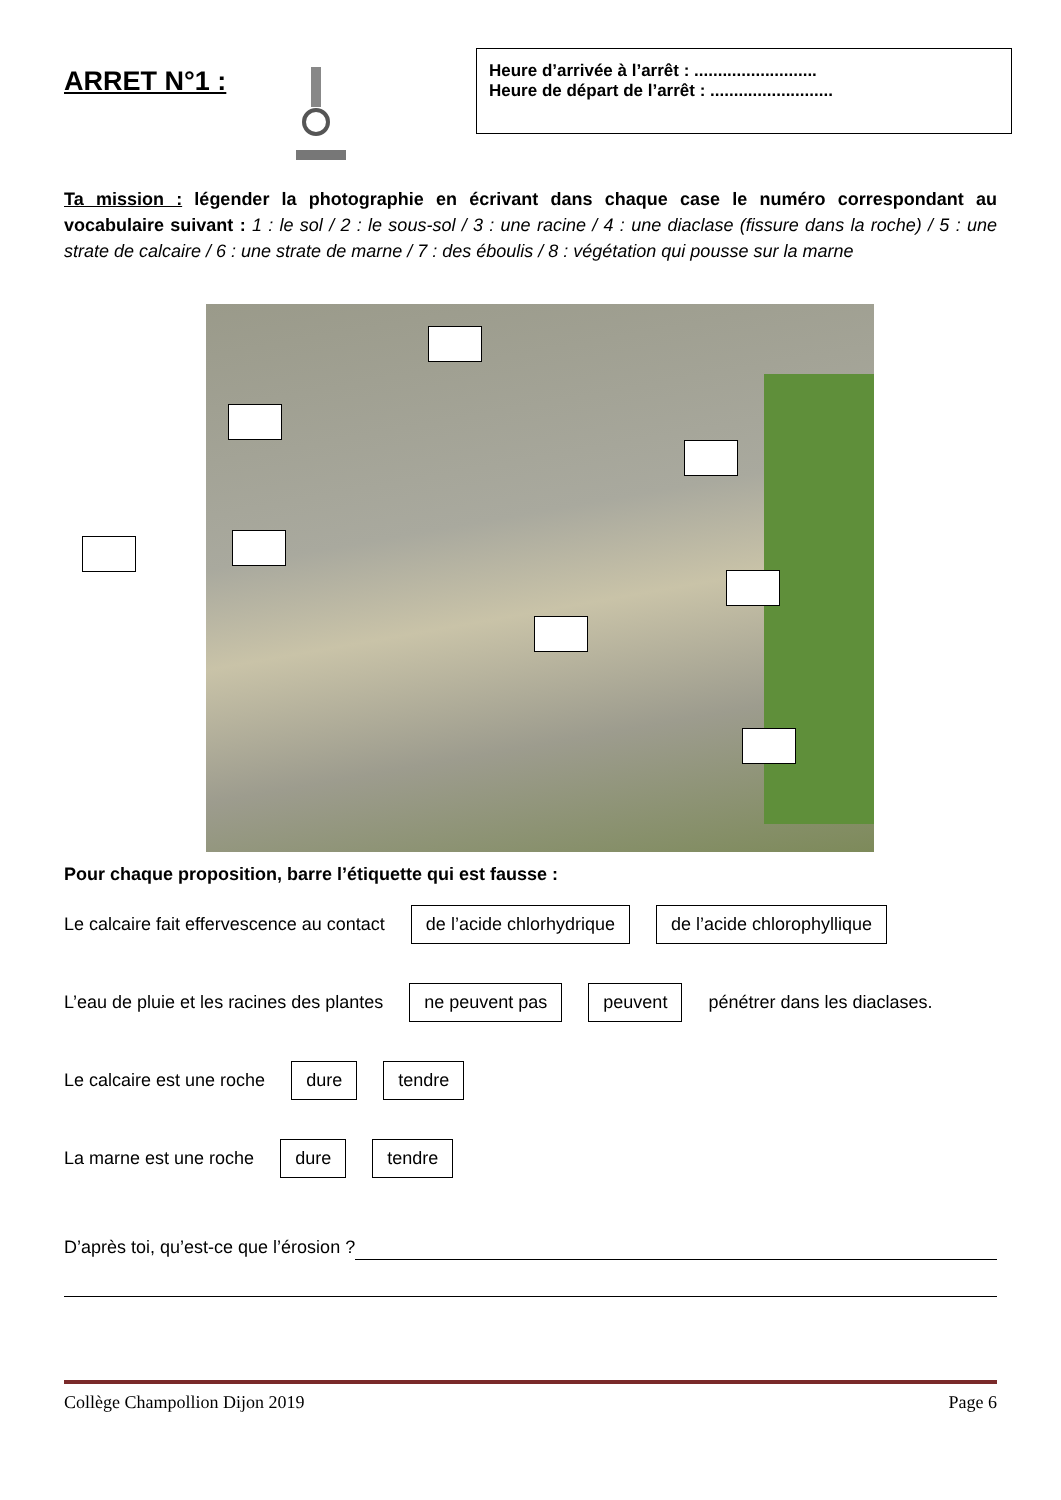ARRET N°1 :
Heure d’arrivée à l’arrêt : ..........................
Heure de départ de l’arrêt : ..........................
Ta mission : légender la photographie en écrivant dans chaque case le numéro correspondant au vocabulaire suivant : 1 : le sol / 2 : le sous-sol / 3 : une racine / 4 : une diaclase (fissure dans la roche) / 5 : une strate de calcaire / 6 : une strate de marne / 7 : des éboulis / 8 : végétation qui pousse sur la marne
Pour chaque proposition, barre l’étiquette qui est fausse :
Le calcaire fait effervescence au contact de l’acide chlorhydrique de l’acide chlorophyllique
L’eau de pluie et les racines des plantes ne peuvent pas peuvent pénétrer dans les diaclases.
Le calcaire est une roche dure tendre
La marne est une roche dure tendre
D’après toi, qu’est-ce que l’érosion ?
Collège Champollion Dijon 2019 Page 6